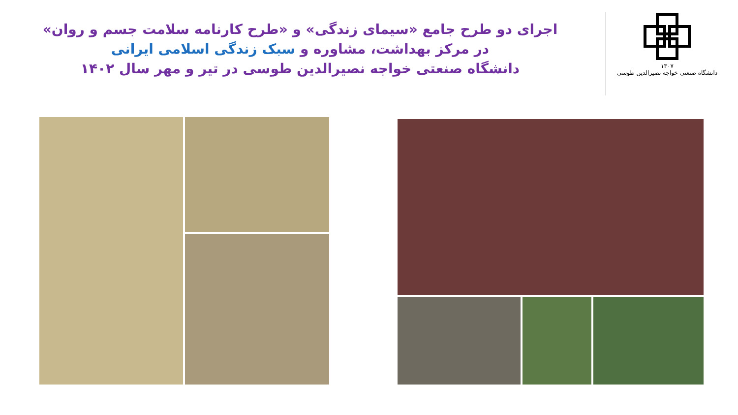اجرای دو طرح جامع «سیمای زندگی» و «طرح کارنامه سلامت جسم و روان»
در مرکز بهداشت، مشاوره و سبک زندگی اسلامی ایرانی
دانشگاه صنعتی خواجه نصیرالدین طوسی در تیر و مهر سال ۱۴۰۲
۱۳۰۷
دانشگاه صنعتی خواجه نصیرالدین طوسی